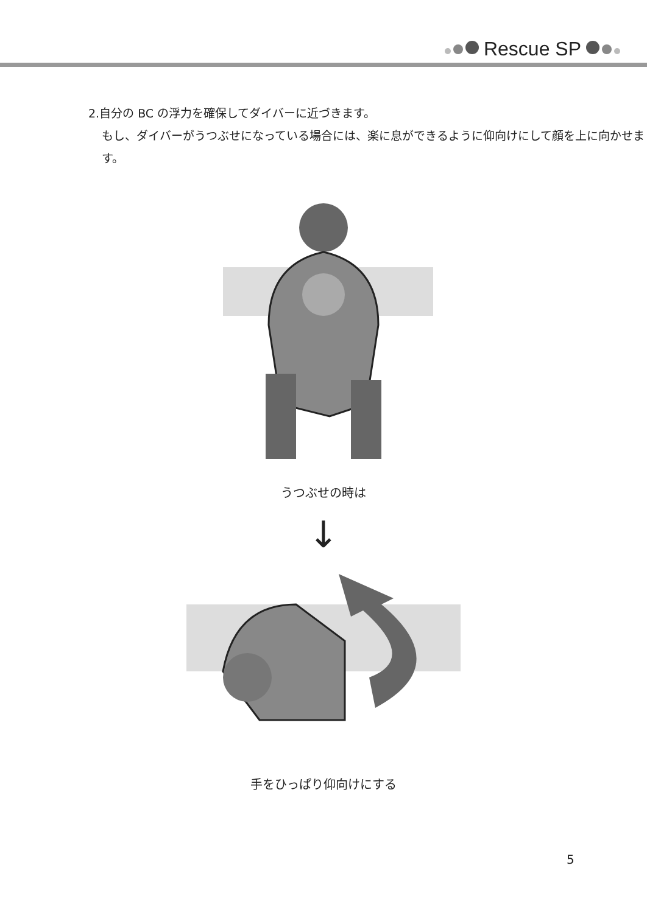Rescue SP
2.自分の BC の浮力を確保してダイバーに近づきます。
もし、ダイバーがうつぶせになっている場合には、楽に息ができるように仰向けにして顔を上に向かせます。
うつぶせの時は
↓
手をひっぱり仰向けにする
5